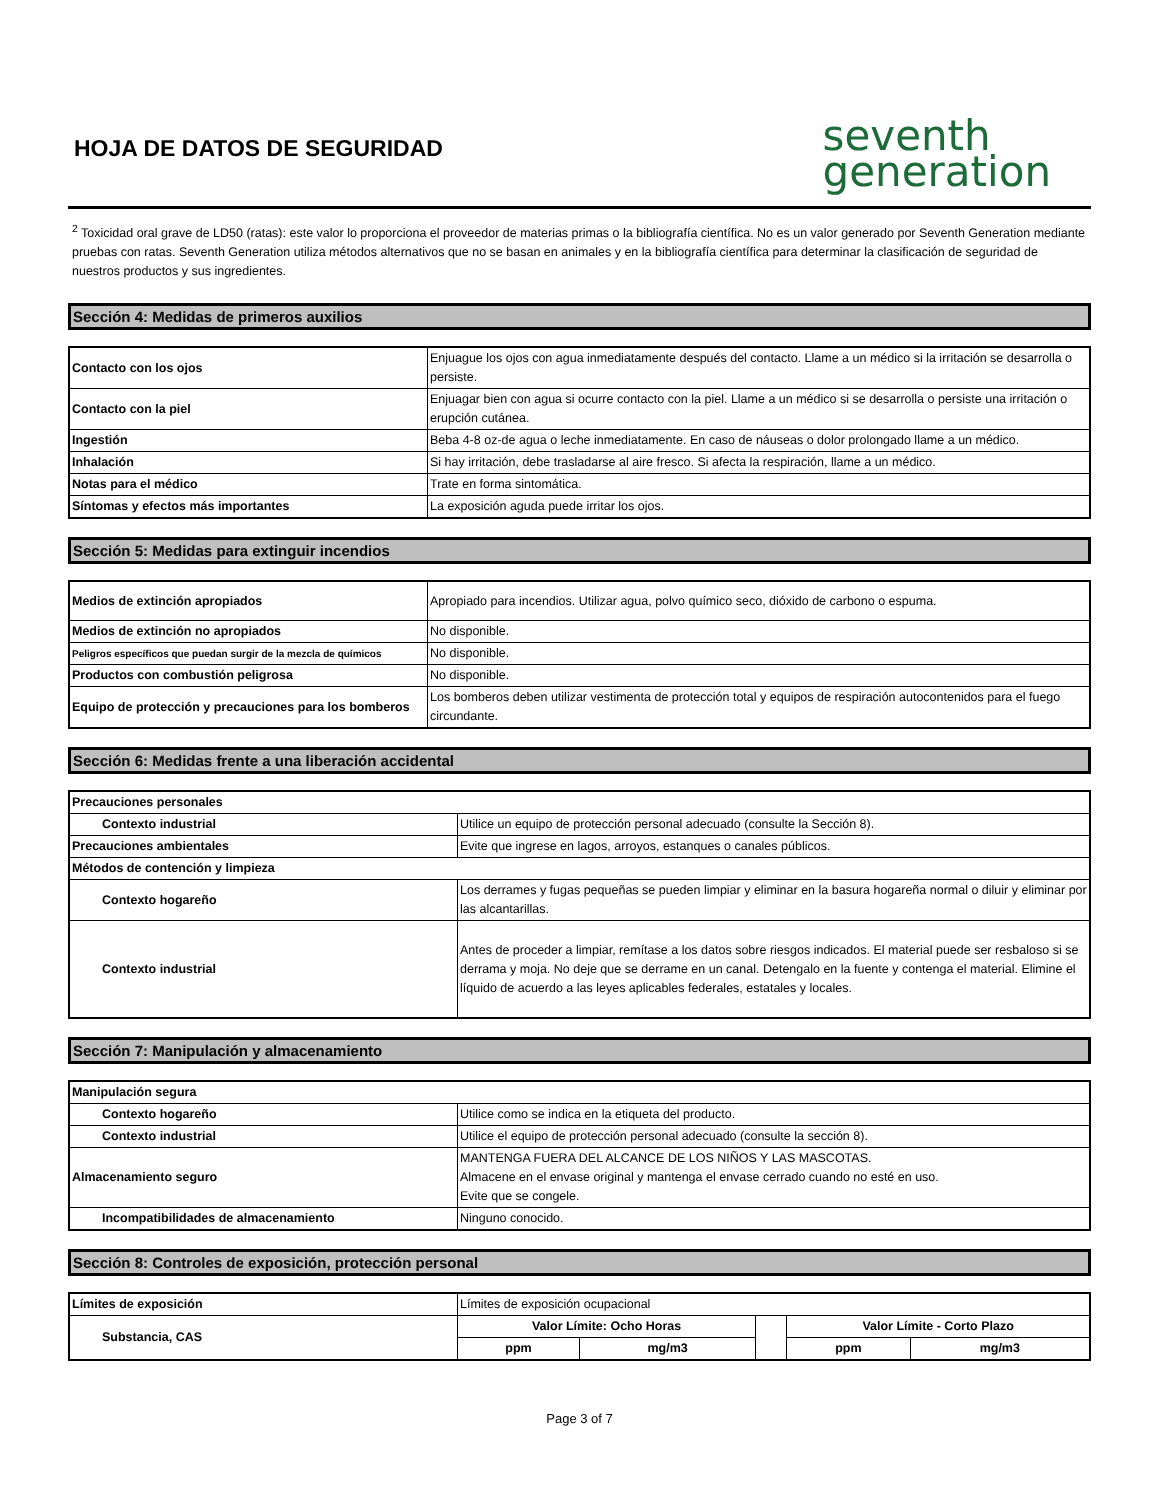HOJA DE DATOS DE SEGURIDAD
seventh
generation
<sup>2</sup> Toxicidad oral grave de LD50 (ratas): este valor lo proporciona el proveedor de materias primas o la bibliografía científica. No es un valor generado por Seventh Generation mediante pruebas con ratas. Seventh Generation utiliza métodos alternativos que no se basan en animales y en la bibliografía científica para determinar la clasificación de seguridad de nuestros productos y sus ingredientes.
Sección 4: Medidas de primeros auxilios
| Contacto con los ojos | Enjuague los ojos con agua inmediatamente después del contacto. Llame a un médico si la irritación se desarrolla o persiste. |
| Contacto con la piel | Enjuagar bien con agua si ocurre contacto con la piel. Llame a un médico si se desarrolla o persiste una irritación o erupción cutánea. |
| Ingestión | Beba 4-8 oz-de agua o leche inmediatamente. En caso de náuseas o dolor prolongado llame a un médico. |
| Inhalación | Si hay irritación, debe trasladarse al aire fresco. Si afecta la respiración, llame a un médico. |
| Notas para el médico | Trate en forma sintomática. |
| Síntomas y efectos más importantes | La exposición aguda puede irritar los ojos. |
Sección 5: Medidas para extinguir incendios
| Medios de extinción apropiados | Apropiado para incendios. Utilizar agua, polvo químico seco, dióxido de carbono o espuma. |
| Medios de extinción no apropiados | No disponible. |
| Peligros específicos que puedan surgir de la mezcla de químicos | No disponible. |
| Productos con combustión peligrosa | No disponible. |
| Equipo de protección y precauciones para los bomberos | Los bomberos deben utilizar vestimenta de protección total y equipos de respiración autocontenidos para el fuego circundante. |
Sección 6: Medidas frente a una liberación accidental
| Precauciones personales | |
| Contexto industrial | Utilice un equipo de protección personal adecuado (consulte la Sección 8). |
| Precauciones ambientales | Evite que ingrese en lagos, arroyos, estanques o canales públicos. |
| Métodos de contención y limpieza | |
| Contexto hogareño | Los derrames y fugas pequeñas se pueden limpiar y eliminar en la basura hogareña normal o diluir y eliminar por las alcantarillas. |
| Contexto industrial | Antes de proceder a limpiar, remítase a los datos sobre riesgos indicados. El material puede ser resbaloso si se derrama y moja. No deje que se derrame en un canal. Detengalo en la fuente y contenga el material. Elimine el líquido de acuerdo a las leyes aplicables federales, estatales y locales. |
Sección 7: Manipulación y almacenamiento
| Manipulación segura | |
| Contexto hogareño | Utilice como se indica en la etiqueta del producto. |
| Contexto industrial | Utilice el equipo de protección personal adecuado (consulte la sección 8). |
| Almacenamiento seguro | MANTENGA FUERA DEL ALCANCE DE LOS NIÑOS Y LAS MASCOTAS. Almacene en el envase original y mantenga el envase cerrado cuando no esté en uso. Evite que se congele. |
| Incompatibilidades de almacenamiento | Ninguno conocido. |
Sección 8: Controles de exposición, protección personal
| Límites de exposición | Límites de exposición ocupacional | | | | |
| Substancia, CAS | Valor Límite: Ocho Horas | | | Valor Límite - Corto Plazo | |
| | ppm | mg/m3 | | ppm | mg/m3 |
Page 3 of 7